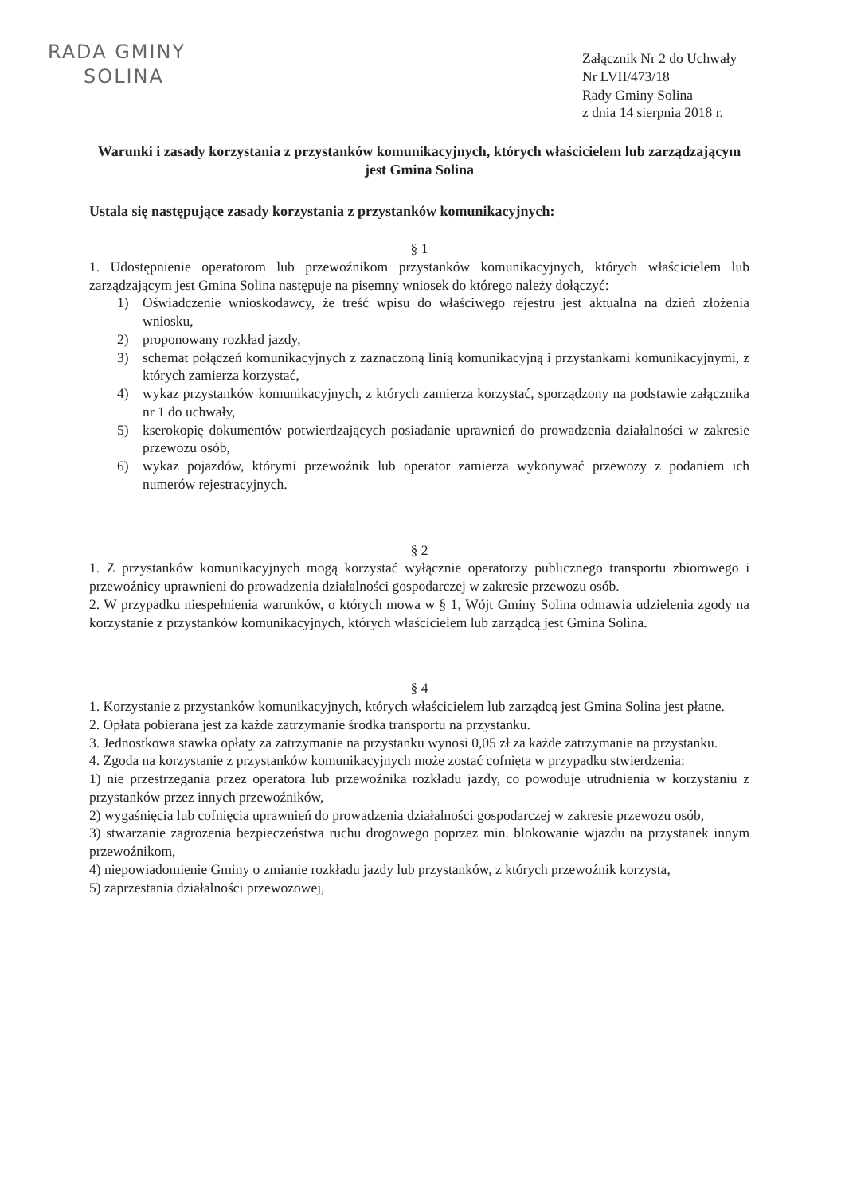RADA GMINY
SOLINA
Załącznik Nr 2 do Uchwały
Nr LVII/473/18
Rady Gminy Solina
z dnia 14 sierpnia 2018 r.
Warunki i zasady korzystania z przystanków komunikacyjnych, których właścicielem lub zarządzającym jest Gmina Solina
Ustala się następujące zasady korzystania z przystanków komunikacyjnych:
§ 1
1. Udostępnienie operatorom lub przewoźnikom przystanków komunikacyjnych, których właścicielem lub zarządzającym jest Gmina Solina następuje na pisemny wniosek do którego należy dołączyć:
1) Oświadczenie wnioskodawcy, że treść wpisu do właściwego rejestru jest aktualna na dzień złożenia wniosku,
2) proponowany rozkład jazdy,
3) schemat połączeń komunikacyjnych z zaznaczoną linią komunikacyjną i przystankami komunikacyjnymi, z których zamierza korzystać,
4) wykaz przystanków komunikacyjnych, z których zamierza korzystać, sporządzony na podstawie załącznika nr 1 do uchwały,
5) kserokopię dokumentów potwierdzających posiadanie uprawnień do prowadzenia działalności w zakresie przewozu osób,
6) wykaz pojazdów, którymi przewoźnik lub operator zamierza wykonywać przewozy z podaniem ich numerów rejestracyjnych.
§ 2
1. Z przystanków komunikacyjnych mogą korzystać wyłącznie operatorzy publicznego transportu zbiorowego i przewoźnicy uprawnieni do prowadzenia działalności gospodarczej w zakresie przewozu osób.
2. W przypadku niespełnienia warunków, o których mowa w § 1, Wójt Gminy Solina odmawia udzielenia zgody na korzystanie z przystanków komunikacyjnych, których właścicielem lub zarządcą jest Gmina Solina.
§ 4
1. Korzystanie z przystanków komunikacyjnych, których właścicielem lub zarządcą jest Gmina Solina jest płatne.
2. Opłata pobierana jest za każde zatrzymanie środka transportu na przystanku.
3. Jednostkowa stawka opłaty za zatrzymanie na przystanku wynosi 0,05 zł za każde zatrzymanie na przystanku.
4. Zgoda na korzystanie z przystanków komunikacyjnych może zostać cofnięta w przypadku stwierdzenia:
1) nie przestrzegania przez operatora lub przewoźnika rozkładu jazdy, co powoduje utrudnienia w korzystaniu z przystanków przez innych przewoźników,
2) wygaśnięcia lub cofnięcia uprawnień do prowadzenia działalności gospodarczej w zakresie przewozu osób,
3) stwarzanie zagrożenia bezpieczeństwa ruchu drogowego poprzez min. blokowanie wjazdu na przystanek innym przewoźnikom,
4) niepowiadomienie Gminy o zmianie rozkładu jazdy lub przystanków, z których przewoźnik korzysta,
5) zaprzestania działalności przewozowej,